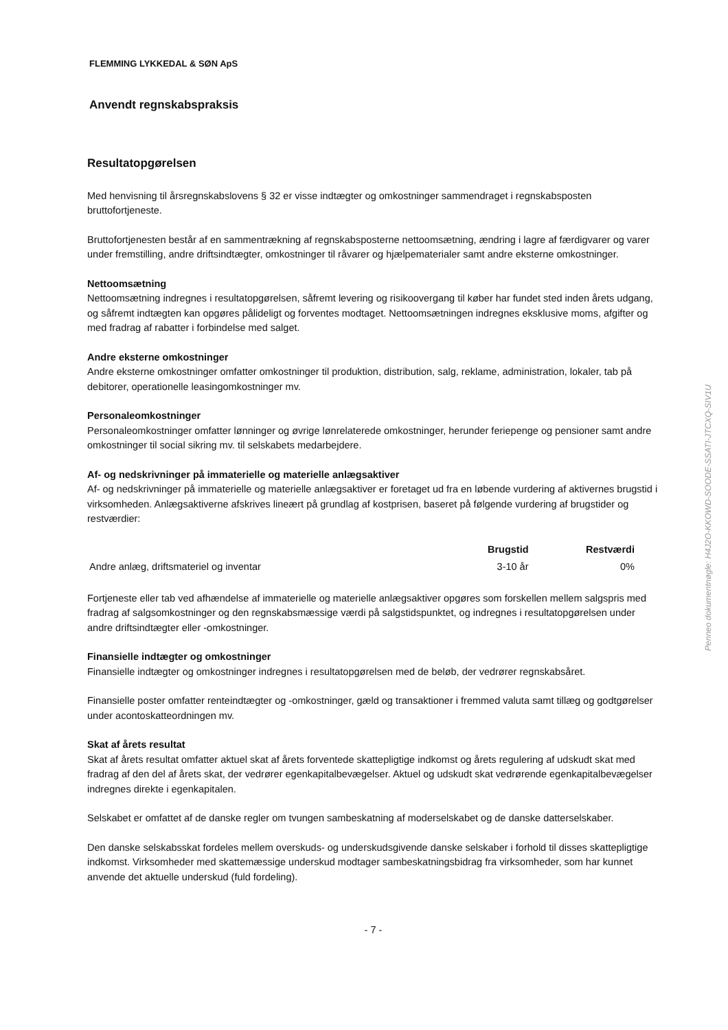FLEMMING LYKKEDAL & SØN ApS
Anvendt regnskabspraksis
Resultatopgørelsen
Med henvisning til årsregnskabslovens § 32 er visse indtægter og omkostninger sammendraget i regnskabsposten bruttofortjeneste.
Bruttofortjenesten består af en sammentrækning af regnskabsposterne nettoomsætning, ændring i lagre af færdigvarer og varer under fremstilling, andre driftsindtægter, omkostninger til råvarer og hjælpematerialer samt andre eksterne omkostninger.
Nettoomsætning
Nettoomsætning indregnes i resultatopgørelsen, såfremt levering og risikoovergang til køber har fundet sted inden årets udgang, og såfremt indtægten kan opgøres pålideligt og forventes modtaget. Nettoomsætningen indregnes eksklusive moms, afgifter og med fradrag af rabatter i forbindelse med salget.
Andre eksterne omkostninger
Andre eksterne omkostninger omfatter omkostninger til produktion, distribution, salg, reklame, administration, lokaler, tab på debitorer, operationelle leasingomkostninger mv.
Personaleomkostninger
Personaleomkostninger omfatter lønninger og øvrige lønrelaterede omkostninger, herunder feriepenge og pensioner samt andre omkostninger til social sikring mv. til selskabets medarbejdere.
Af- og nedskrivninger på immaterielle og materielle anlægsaktiver
Af- og nedskrivninger på immaterielle og materielle anlægsaktiver er foretaget ud fra en løbende vurdering af aktivernes brugstid i virksomheden. Anlægsaktiverne afskrives lineært på grundlag af kostprisen, baseret på følgende vurdering af brugstider og restværdier:
| | Brugstid | Restværdi |
| --- | --- | --- |
| Andre anlæg, driftsmateriel og inventar | 3-10 år | 0% |
Fortjeneste eller tab ved afhændelse af immaterielle og materielle anlægsaktiver opgøres som forskellen mellem salgspris med fradrag af salgsomkostninger og den regnskabsmæssige værdi på salgstidspunktet, og indregnes i resultatopgørelsen under andre driftsindtægter eller -omkostninger.
Finansielle indtægter og omkostninger
Finansielle indtægter og omkostninger indregnes i resultatopgørelsen med de beløb, der vedrører regnskabsåret.
Finansielle poster omfatter renteindtægter og -omkostninger, gæld og transaktioner i fremmed valuta samt tillæg og godtgørelser under acontoskatteordningen mv.
Skat af årets resultat
Skat af årets resultat omfatter aktuel skat af årets forventede skattepligtige indkomst og årets regulering af udskudt skat med fradrag af den del af årets skat, der vedrører egenkapitalbevægelser. Aktuel og udskudt skat vedrørende egenkapitalbevægelser indregnes direkte i egenkapitalen.
Selskabet er omfattet af de danske regler om tvungen sambeskatning af moderselskabet og de danske datterselskaber.
Den danske selskabsskat fordeles mellem overskuds- og underskudsgivende danske selskaber i forhold til disses skattepligtige indkomst. Virksomheder med skattemæssige underskud modtager sambeskatningsbidrag fra virksomheder, som har kunnet anvende det aktuelle underskud (fuld fordeling).
- 7 -
Penneo dokumentnøgle: H4J2O-KKOWD-SOODE-SSATI-JTCXQ-SIV1U